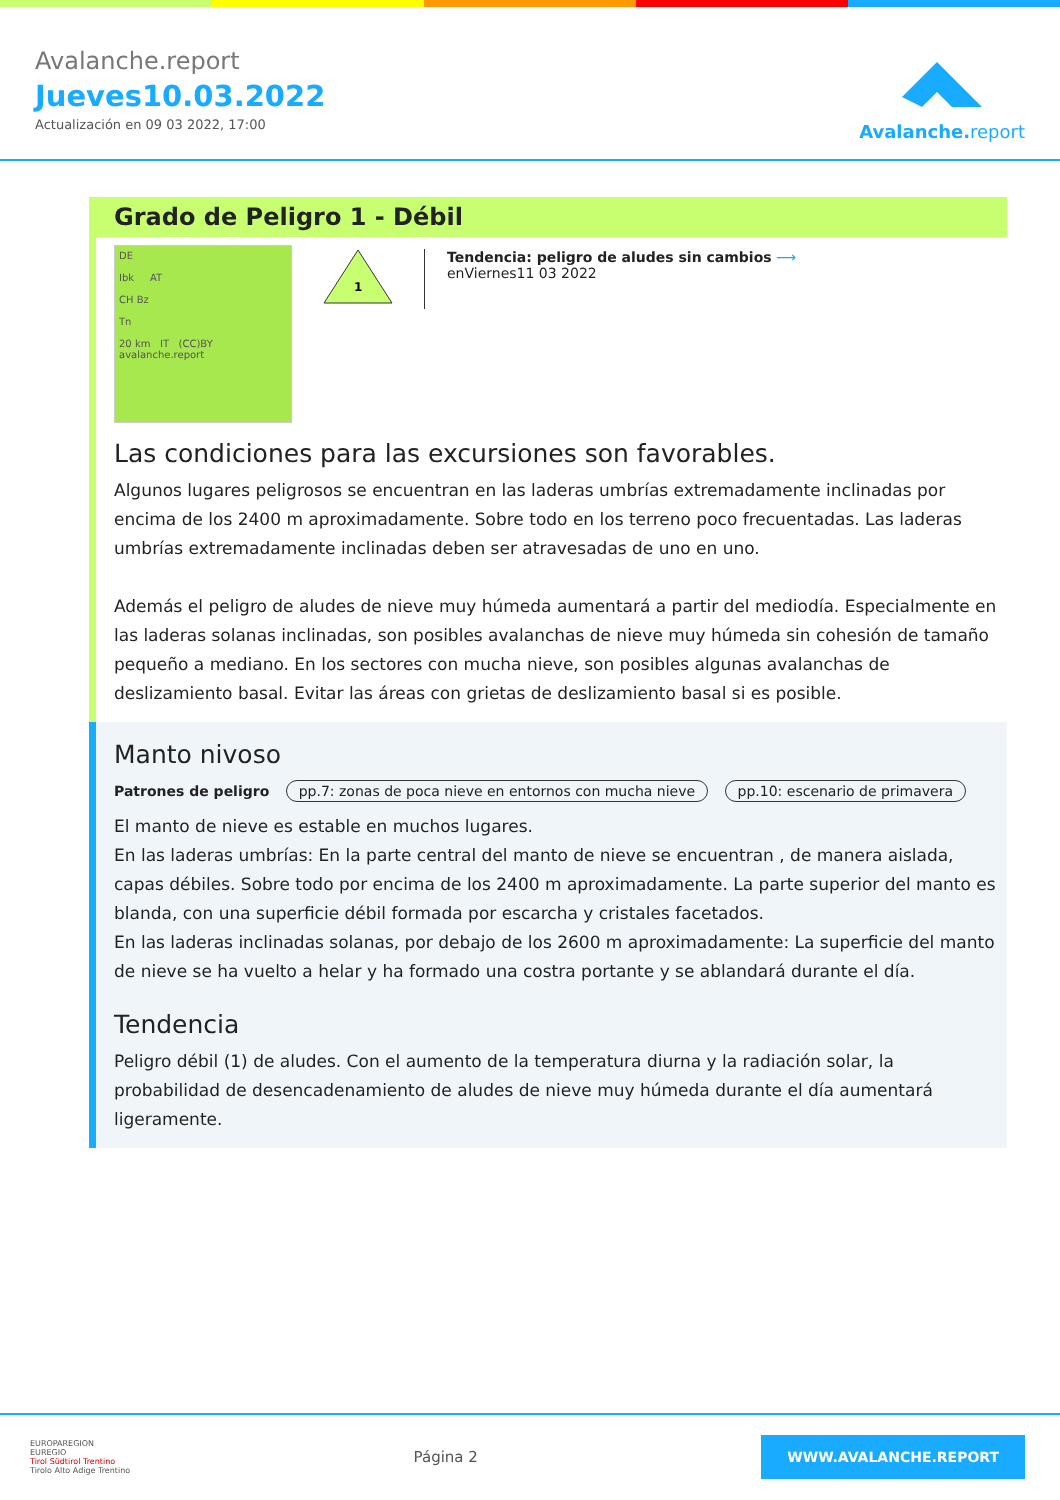Avalanche.report
Jueves10.03.2022
Actualización en 09 03 2022, 17:00
Avalanche.report
Grado de Peligro 1 - Débil
DE
Ibk AT
CH Bz
Tn
20 km IT (CC)BY avalanche.report
1
Tendencia: peligro de aludes sin cambios ⟶
enViernes11 03 2022
Las condiciones para las excursiones son favorables.
Algunos lugares peligrosos se encuentran en las laderas umbrías extremadamente inclinadas por encima de los 2400 m aproximadamente. Sobre todo en los terreno poco frecuentadas. Las laderas umbrías extremadamente inclinadas deben ser atravesadas de uno en uno.
Además el peligro de aludes de nieve muy húmeda aumentará a partir del mediodía. Especialmente en las laderas solanas inclinadas, son posibles avalanchas de nieve muy húmeda sin cohesión de tamaño pequeño a mediano. En los sectores con mucha nieve, son posibles algunas avalanchas de deslizamiento basal. Evitar las áreas con grietas de deslizamiento basal si es posible.
Manto nivoso
Patrones de peligro pp.7: zonas de poca nieve en entornos con mucha nieve pp.10: escenario de primavera
El manto de nieve es estable en muchos lugares.
En las laderas umbrías: En la parte central del manto de nieve se encuentran , de manera aislada, capas débiles. Sobre todo por encima de los 2400 m aproximadamente. La parte superior del manto es blanda, con una superficie débil formada por escarcha y cristales facetados.
En las laderas inclinadas solanas, por debajo de los 2600 m aproximadamente: La superficie del manto de nieve se ha vuelto a helar y ha formado una costra portante y se ablandará durante el día.
Tendencia
Peligro débil (1) de aludes. Con el aumento de la temperatura diurna y la radiación solar, la probabilidad de desencadenamiento de aludes de nieve muy húmeda durante el día aumentará ligeramente.
EUROPAREGION
EUREGIO
Tirol Südtirol Trentino
Tirolo Alto Adige Trentino
Página 2
WWW.AVALANCHE.REPORT